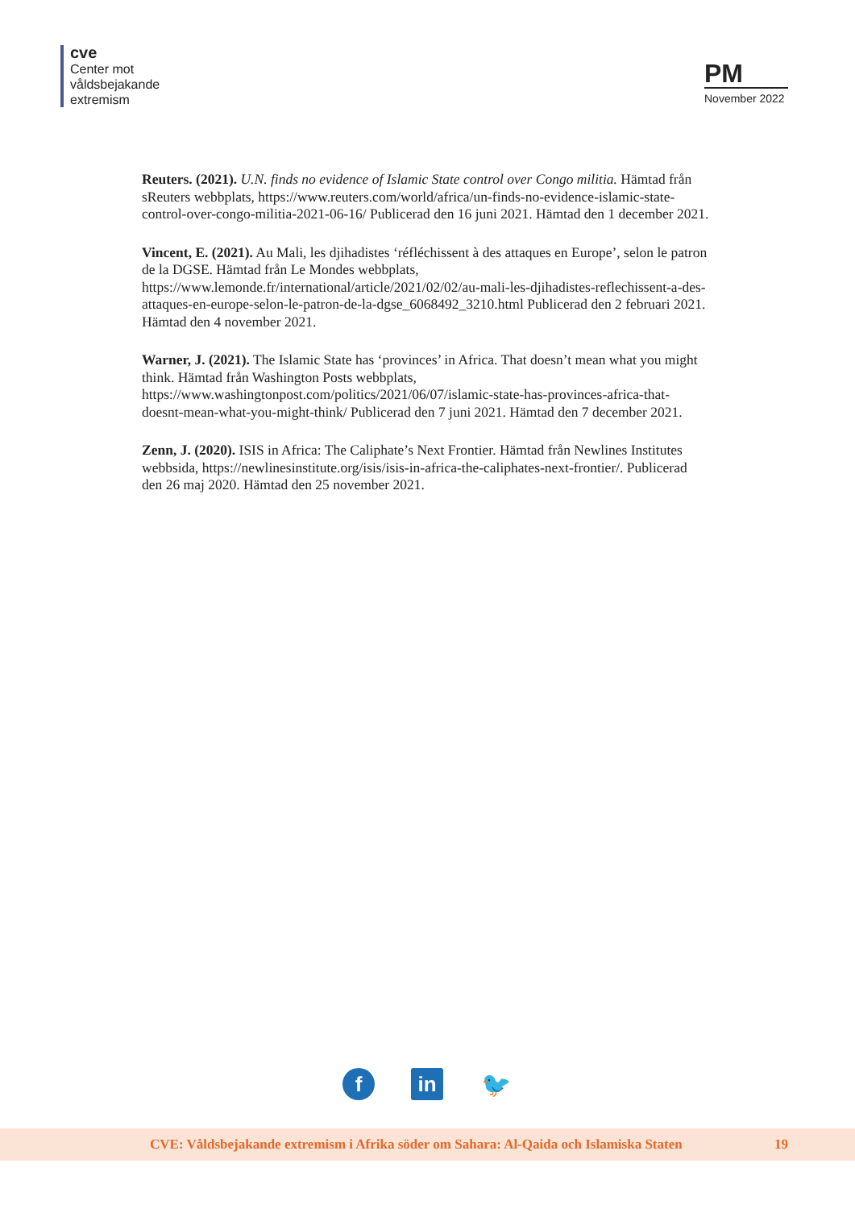cve
Center mot
våldsbejakande
extremism
PM
November 2022
Reuters. (2021). U.N. finds no evidence of Islamic State control over Congo militia. Hämtad från sReuters webbplats, https://www.reuters.com/world/africa/un-finds-no-evidence-islamic-state-control-over-congo-militia-2021-06-16/ Publicerad den 16 juni 2021. Hämtad den 1 december 2021.
Vincent, E. (2021). Au Mali, les djihadistes ‘réfléchissent à des attaques en Europe’, selon le patron de la DGSE. Hämtad från Le Mondes webbplats, https://www.lemonde.fr/international/article/2021/02/02/au-mali-les-djihadistes-reflechissent-a-des-attaques-en-europe-selon-le-patron-de-la-dgse_6068492_3210.html Publicerad den 2 februari 2021. Hämtad den 4 november 2021.
Warner, J. (2021). The Islamic State has ‘provinces’ in Africa. That doesn’t mean what you might think. Hämtad från Washington Posts webbplats, https://www.washingtonpost.com/politics/2021/06/07/islamic-state-has-provinces-africa-that-doesnt-mean-what-you-might-think/ Publicerad den 7 juni 2021. Hämtad den 7 december 2021.
Zenn, J. (2020). ISIS in Africa: The Caliphate’s Next Frontier. Hämtad från Newlines Institutes webbsida, https://newlinesinstitute.org/isis/isis-in-africa-the-caliphates-next-frontier/. Publicerad den 26 maj 2020. Hämtad den 25 november 2021.
f in
🐦
CVE: Våldsbejakande extremism i Afrika söder om Sahara: Al-Qaida och Islamiska Staten 19